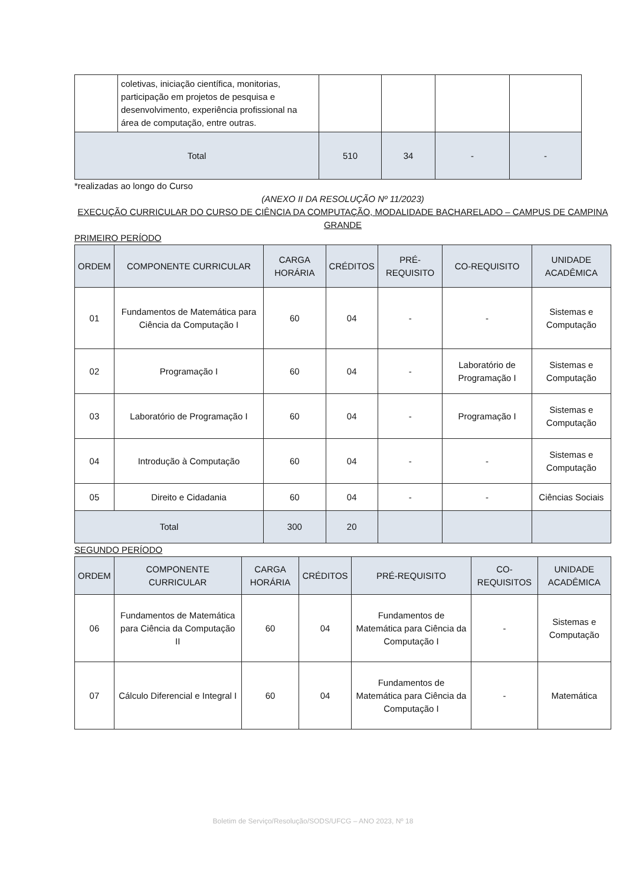| | coletivas, iniciação científica, monitorias, participação em projetos de pesquisa e desenvolvimento, experiência profissional na área de computação, entre outras. | | | | |
| Total | | 510 | 34 | - | - |
*realizadas ao longo do Curso
(ANEXO II DA RESOLUÇÃO Nº 11/2023)
EXECUÇÃO CURRICULAR DO CURSO DE CIÊNCIA DA COMPUTAÇÃO, MODALIDADE BACHARELADO – CAMPUS DE CAMPINA GRANDE
PRIMEIRO PERÍODO
| ORDEM | COMPONENTE CURRICULAR | CARGA HORÁRIA | CRÉDITOS | PRÉ-REQUISITO | CO-REQUISITO | UNIDADE ACADÊMICA |
| --- | --- | --- | --- | --- | --- | --- |
| 01 | Fundamentos de Matemática para Ciência da Computação I | 60 | 04 | - | - | Sistemas e Computação |
| 02 | Programação I | 60 | 04 | - | Laboratório de Programação I | Sistemas e Computação |
| 03 | Laboratório de Programação I | 60 | 04 | - | Programação I | Sistemas e Computação |
| 04 | Introdução à Computação | 60 | 04 | - | - | Sistemas e Computação |
| 05 | Direito e Cidadania | 60 | 04 | - | - | Ciências Sociais |
| Total | | 300 | 20 | | | |
SEGUNDO PERÍODO
| ORDEM | COMPONENTE CURRICULAR | CARGA HORÁRIA | CRÉDITOS | PRÉ-REQUISITO | CO-REQUISITOS | UNIDADE ACADÊMICA |
| --- | --- | --- | --- | --- | --- | --- |
| 06 | Fundamentos de Matemática para Ciência da Computação II | 60 | 04 | Fundamentos de Matemática para Ciência da Computação I | - | Sistemas e Computação |
| 07 | Cálculo Diferencial e Integral I | 60 | 04 | Fundamentos de Matemática para Ciência da Computação I | - | Matemática |
Boletim de Serviço/Resolução/SODS/UFCG – ANO 2023, Nº 18